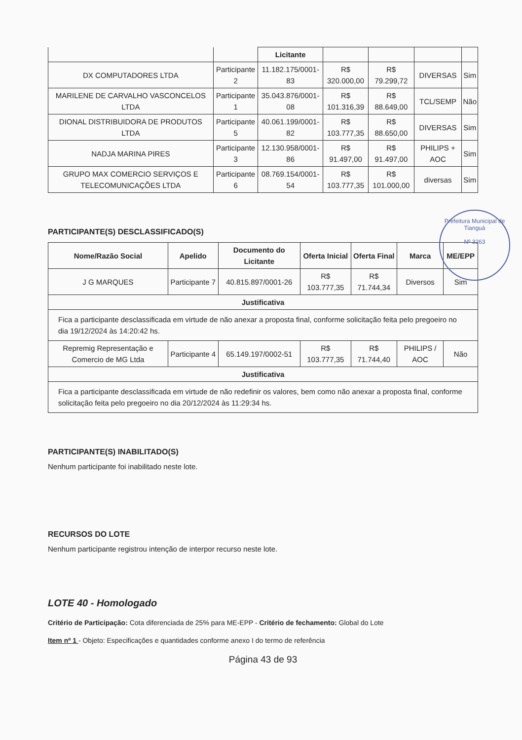| | | Licitante | | | | |
| DX COMPUTADORES LTDA | Participante 2 | 11.182.175/0001-83 | R$ 320.000,00 | R$ 79.299,72 | DIVERSAS | Sim |
| MARILENE DE CARVALHO VASCONCELOS LTDA | Participante 1 | 35.043.876/0001-08 | R$ 101.316,39 | R$ 88.649,00 | TCL/SEMP | Não |
| DIONAL DISTRIBUIDORA DE PRODUTOS LTDA | Participante 5 | 40.061.199/0001-82 | R$ 103.777,35 | R$ 88.650,00 | DIVERSAS | Sim |
| NADJA MARINA PIRES | Participante 3 | 12.130.958/0001-86 | R$ 91.497,00 | R$ 91.497,00 | PHILIPS + AOC | Sim |
| GRUPO MAX COMERCIO SERVIÇOS E TELECOMUNICAÇÕES LTDA | Participante 6 | 08.769.154/0001-54 | R$ 103.777,35 | R$ 101.000,00 | diversas | Sim |
PARTICIPANTE(S) DESCLASSIFICADO(S)
| Nome/Razão Social | Apelido | Documento do Licitante | Oferta Inicial | Oferta Final | Marca | ME/EPP |
| --- | --- | --- | --- | --- | --- | --- |
| J G MARQUES | Participante 7 | 40.815.897/0001-26 | R$ 103.777,35 | R$ 71.744,34 | Diversos | Sim |
| Justificativa | | | | | | |
| Fica a participante desclassificada em virtude de não anexar a proposta final, conforme solicitação feita pelo pregoeiro no dia 19/12/2024 às 14:20:42 hs. | | | | | | |
| Repremig Representação e Comercio de MG Ltda | Participante 4 | 65.149.197/0002-51 | R$ 103.777,35 | R$ 71.744,40 | PHILIPS / AOC | Não |
| Justificativa | | | | | | |
| Fica a participante desclassificada em virtude de não redefinir os valores, bem como não anexar a proposta final, conforme solicitação feita pelo pregoeiro no dia 20/12/2024 às 11:29:34 hs. | | | | | | |
PARTICIPANTE(S) INABILITADO(S)
Nenhum participante foi inabilitado neste lote.
RECURSOS DO LOTE
Nenhum participante registrou intenção de interpor recurso neste lote.
LOTE 40 - Homologado
Critério de Participação: Cota diferenciada de 25% para ME-EPP - Critério de fechamento: Global do Lote
Item nº 1 - Objeto: Especificações e quantidades conforme anexo I do termo de referência
Página 43 de 93
Prefeitura Municipal de Tianguá
Nº 3263